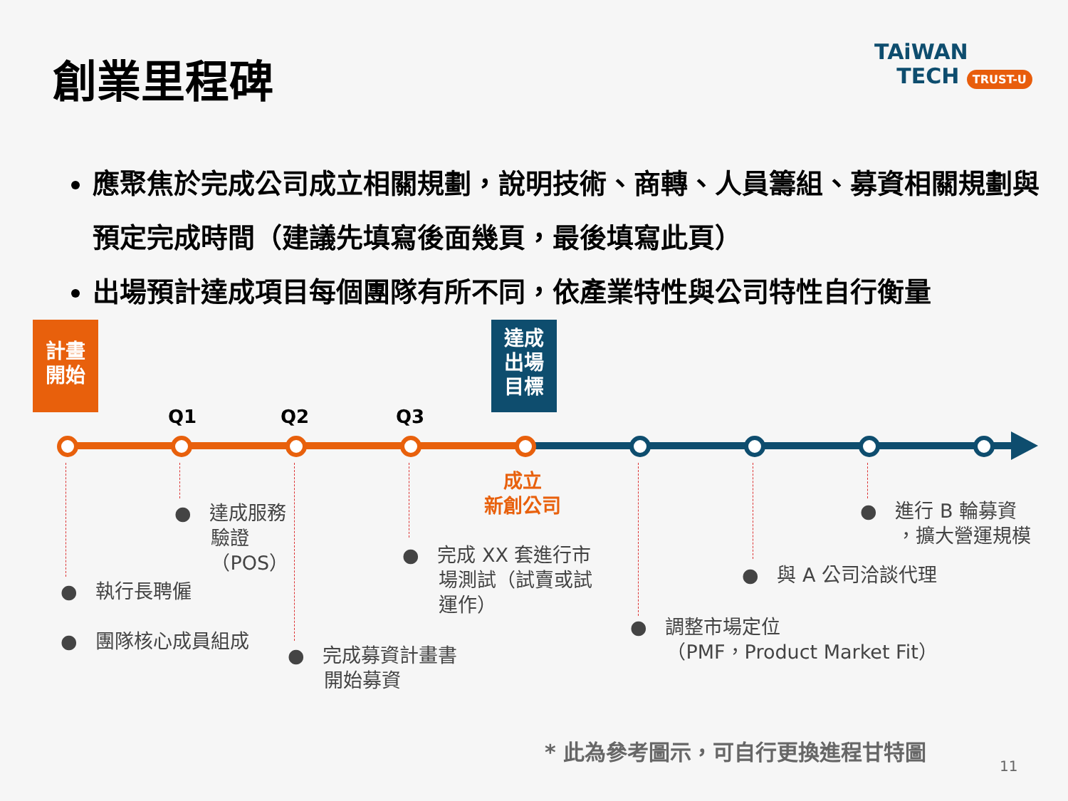創業里程碑
TAiWAN
TECH TRUST-U
應聚焦於完成公司成立相關規劃，說明技術、商轉、人員籌組、募資相關規劃與預定完成時間（建議先填寫後面幾頁，最後填寫此頁）
出場預計達成項目每個團隊有所不同，依產業特性與公司特性自行衡量
計畫
開始
達成
出場
目標
Q1 Q2 Q3
成立
新創公司
● 達成服務
驗證
（POS）
● 執行長聘僱
● 團隊核心成員組成
● 完成募資計畫書
開始募資
● 完成 XX 套進行市
場測試（試賣或試
運作）
● 調整市場定位
（PMF，Product Market Fit）
● 與 A 公司洽談代理
● 進行 B 輪募資
，擴大營運規模
* 此為參考圖示，可自行更換進程甘特圖
11